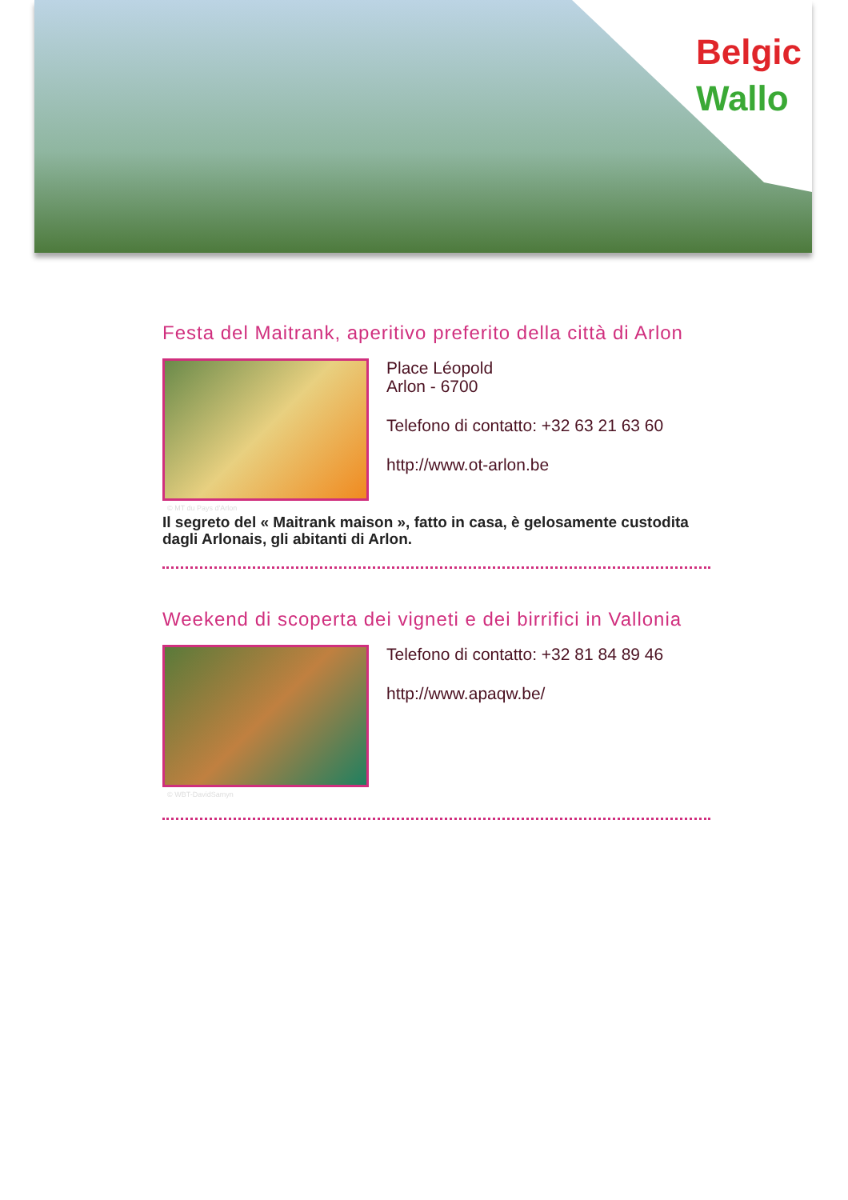Belgic
Wallo
Festa del Maitrank, aperitivo preferito della città di Arlon
Place Léopold
Arlon - 6700
Telefono di contatto: +32 63 21 63 60
http://www.ot-arlon.be
© MT du Pays d'Arlon
Il segreto del « Maitrank maison », fatto in casa, è gelosamente custodita dagli Arlonais, gli abitanti di Arlon.
Weekend di scoperta dei vigneti e dei birrifici in Vallonia
Telefono di contatto: +32 81 84 89 46
http://www.apaqw.be/
© WBT-DavidSamyn